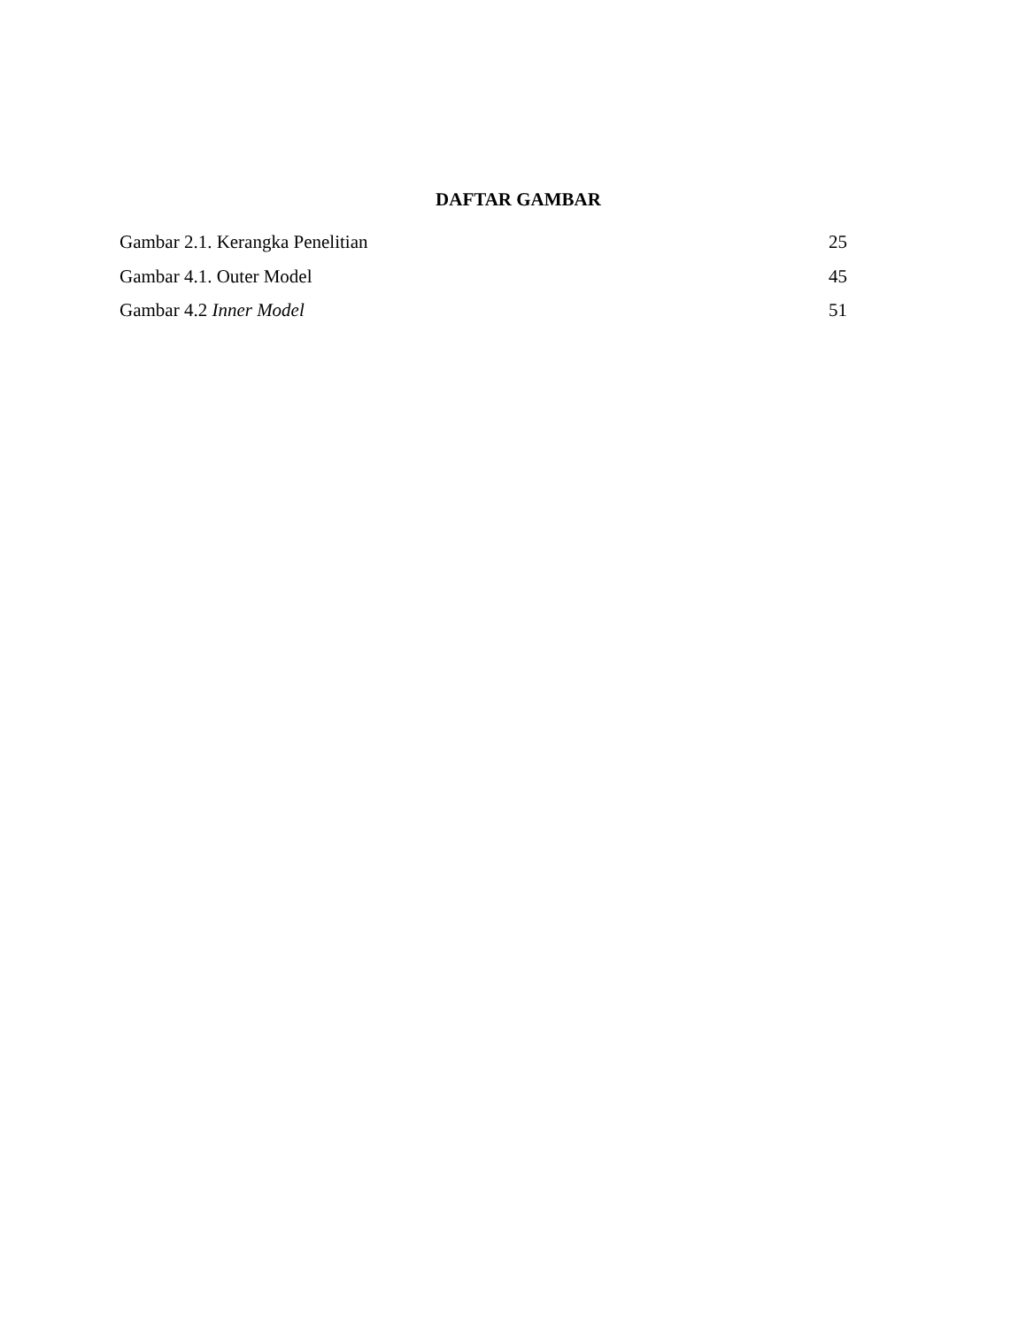DAFTAR GAMBAR
Gambar 2.1. Kerangka Penelitian 25
Gambar 4.1. Outer Model 45
Gambar 4.2 Inner Model 51